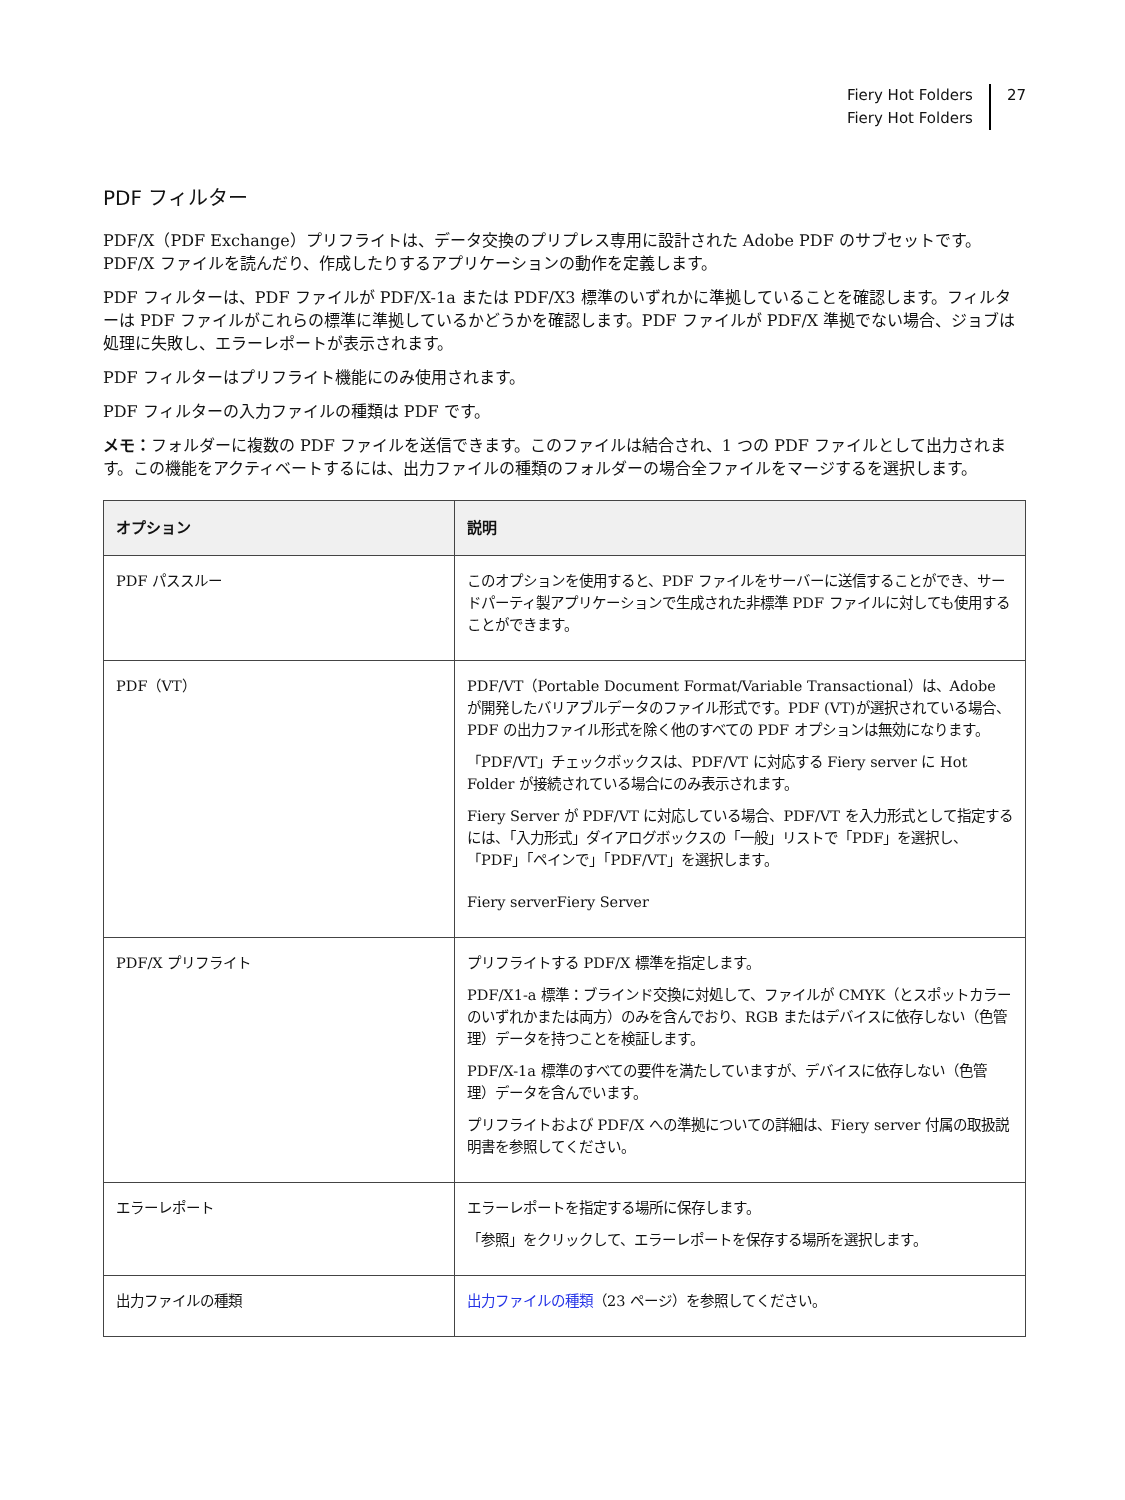Fiery Hot Folders
Fiery Hot Folders
27
PDF フィルター
PDF/X（PDF Exchange）プリフライトは、データ交換のプリプレス専用に設計された Adobe PDF のサブセットです。PDF/X ファイルを読んだり、作成したりするアプリケーションの動作を定義します。
PDF フィルターは、PDF ファイルが PDF/X-1a または PDF/X3 標準のいずれかに準拠していることを確認します。フィルターは PDF ファイルがこれらの標準に準拠しているかどうかを確認します。PDF ファイルが PDF/X 準拠でない場合、ジョブは処理に失敗し、エラーレポートが表示されます。
PDF フィルターはプリフライト機能にのみ使用されます。
PDF フィルターの入力ファイルの種類は PDF です。
メモ：フォルダーに複数の PDF ファイルを送信できます。このファイルは結合され、1 つの PDF ファイルとして出力されます。この機能をアクティベートするには、出力ファイルの種類のフォルダーの場合全ファイルをマージするを選択します。
| オプション | 説明 |
| --- | --- |
| PDF パススルー | このオプションを使用すると、PDF ファイルをサーバーに送信することができ、サードパーティ製アプリケーションで生成された非標準 PDF ファイルに対しても使用することができます。 |
| PDF（VT） | PDF/VT（Portable Document Format/Variable Transactional）は、Adobe が開発したバリアブルデータのファイル形式です。PDF (VT)が選択されている場合、PDF の出力ファイル形式を除く他のすべての PDF オプションは無効になります。 「PDF/VT」チェックボックスは、PDF/VT に対応する Fiery server に Hot Folder が接続されている場合にのみ表示されます。 Fiery Server が PDF/VT に対応している場合、PDF/VT を入力形式として指定するには、「入力形式」ダイアログボックスの「一般」リストで「PDF」を選択し、「PDF」「ペインで」「PDF/VT」を選択します。 Fiery serverFiery Server |
| PDF/X プリフライト | プリフライトする PDF/X 標準を指定します。 PDF/X1-a 標準：ブラインド交換に対処して、ファイルが CMYK（とスポットカラーのいずれかまたは両方）のみを含んでおり、RGB またはデバイスに依存しない（色管理）データを持つことを検証します。 PDF/X-1a 標準のすべての要件を満たしていますが、デバイスに依存しない（色管理）データを含んでいます。 プリフライトおよび PDF/X への準拠についての詳細は、Fiery server 付属の取扱説明書を参照してください。 |
| エラーレポート | エラーレポートを指定する場所に保存します。 「参照」をクリックして、エラーレポートを保存する場所を選択します。 |
| 出力ファイルの種類 | 出力ファイルの種類 （23 ページ）を参照してください。 |